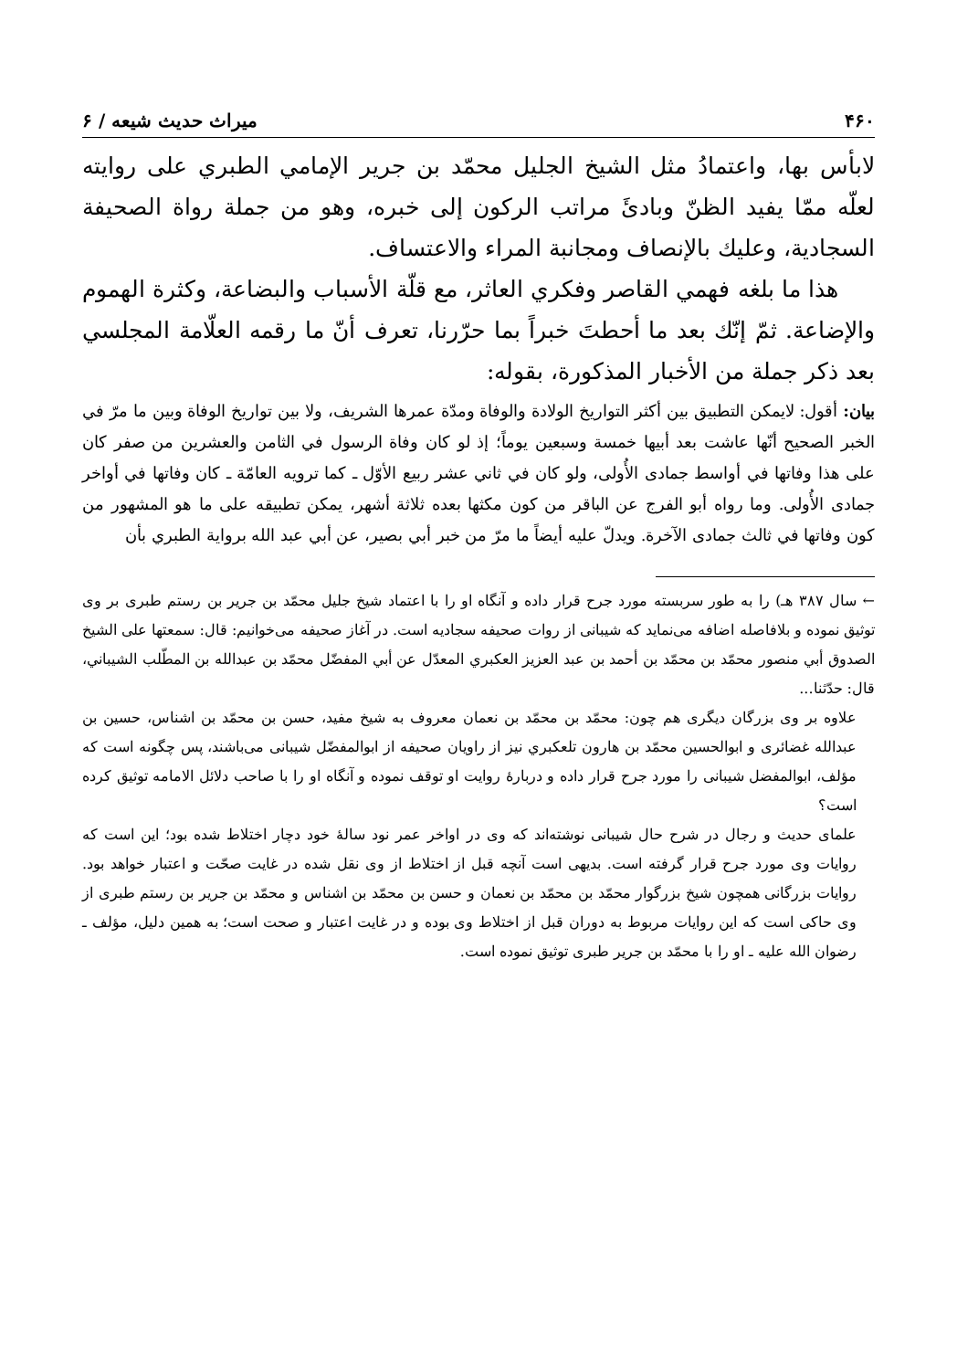۴۶۰ میراث حدیث شیعه / ۶
لابأس بها، واعتمادُ مثل الشيخ الجليل محمّد بن جرير الإمامي الطبري على روايته لعلّه ممّا يفيد الظنّ وبادئَ مراتب الركون إلى خبره، وهو من جملة رواة الصحيفة السجادية، وعليك بالإنصاف ومجانبة المراء والاعتساف.
هذا ما بلغه فهمي القاصر وفكري العاثر، مع قلّة الأسباب والبضاعة، وكثرة الهموم والإضاعة. ثمّ إنّك بعد ما أحطتَ خبراً بما حرّرنا، تعرف أنّ ما رقمه العلّامة المجلسي بعد ذكر جملة من الأخبار المذكورة، بقوله:
بيان: أقول: لايمكن التطبيق بين أكثر التواريخ الولادة والوفاة ومدّة عمرها الشريف، ولا بين تواريخ الوفاة وبين ما مرّ في الخبر الصحيح أنّها عاشت بعد أبيها خمسة وسبعين يوماً؛ إذ لو كان وفاة الرسول في الثامن والعشرين من صفر كان على هذا وفاتها في أواسط جمادى الأُولى، ولو كان في ثاني عشر ربيع الأوّل ـ كما ترويه العامّة ـ كان وفاتها في أواخر جمادى الأُولى. وما رواه أبو الفرج عن الباقر من كون مكثها بعده ثلاثة أشهر، يمكن تطبيقه على ما هو المشهور من كون وفاتها في ثالث جمادى الآخرة. ويدلّ عليه أيضاً ما مرّ من خبر أبي بصير، عن أبي عبد الله برواية الطبري بأن
← سال ۳۸۷ هـ) را به طور سربسته مورد جرح قرار داده و آنگاه او را با اعتماد شيخ جليل محمّد بن جرير بن رستم طبری بر وی توثيق نموده و بلافاصله اضافه می‌نمايد كه شيبانی از روات صحيفه سجاديه است. در آغاز صحيفه می‌خوانيم: قال: سمعتها على الشيخ الصدوق أبي منصور محمّد بن محمّد بن أحمد بن عبد العزيز العكبري المعدّل عن أبي المفضّل محمّد بن عبدالله بن المطّلب الشيباني، قال: حدّثنا...
علاوه بر وی بزرگان ديگری هم چون: محمّد بن محمّد بن نعمان معروف به شيخ مفيد، حسن بن محمّد بن اشناس، حسين بن عبدالله غضائری و ابوالحسين محمّد بن هارون تلعكبري نيز از راويان صحيفه از ابوالمفضّل شيبانی می‌باشند، پس چگونه است كه مؤلف، ابوالمفضل شيبانی را مورد جرح قرار داده و دربارهٔ روايت او توقف نموده و آنگاه او را با صاحب دلائل الامامه توثيق كرده است؟
علمای حديث و رجال در شرح حال شيبانی نوشته‌اند كه وی در اواخر عمر نود سالهٔ خود دچار اختلاط شده بود؛ اين است كه روايات وی مورد جرح قرار گرفته است. بديهی است آنچه قبل از اختلاط از وی نقل شده در غايت صحّت و اعتبار خواهد بود. روايات بزرگانی همچون شيخ بزرگوار محمّد بن محمّد بن نعمان و حسن بن محمّد بن اشناس و محمّد بن جرير بن رستم طبری از وی حاكی است كه اين روايات مربوط به دوران قبل از اختلاط وی بوده و در غايت اعتبار و صحت است؛ به همين دليل، مؤلف ـ رضوان الله عليه ـ او را با محمّد بن جرير طبری توثيق نموده است.